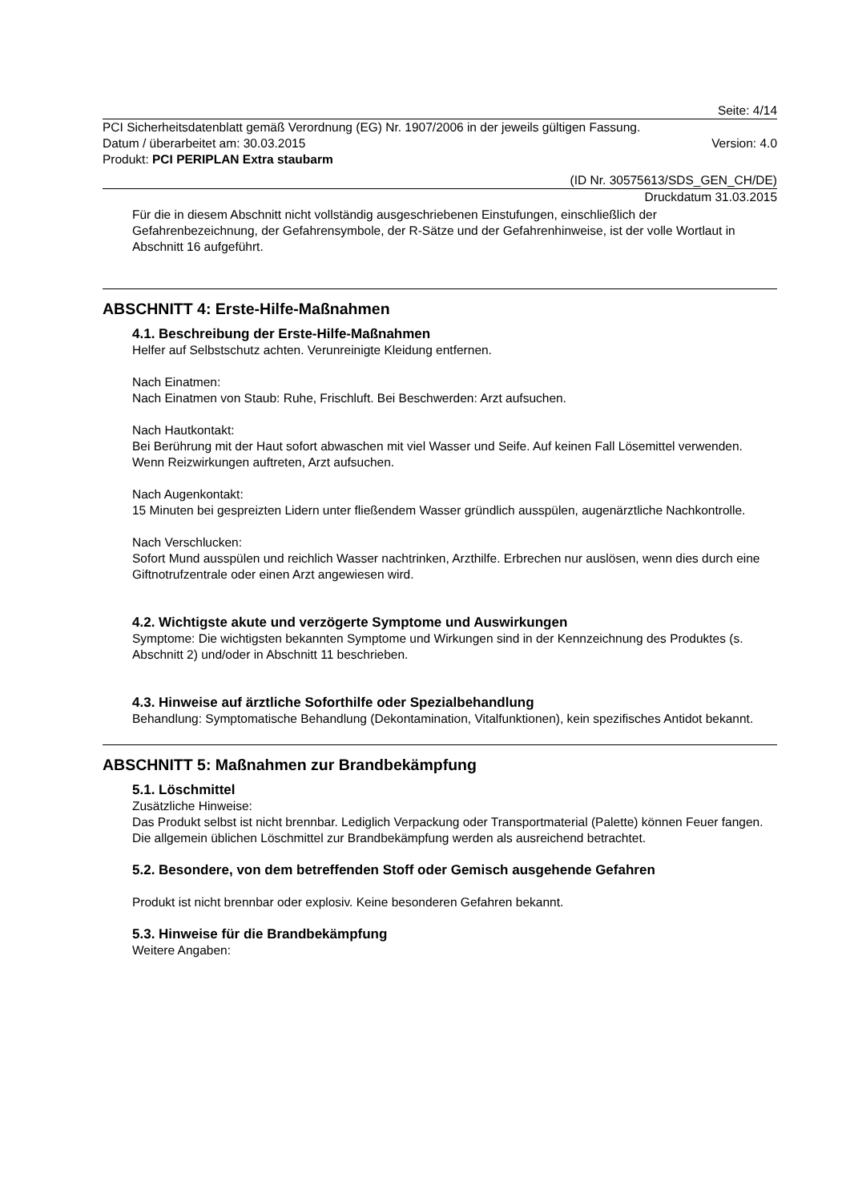Seite: 4/14
PCI Sicherheitsdatenblatt gemäß Verordnung (EG) Nr. 1907/2006 in der jeweils gültigen Fassung.
Datum / überarbeitet am: 30.03.2015 Version: 4.0
Produkt: PCI PERIPLAN Extra staubarm
(ID Nr. 30575613/SDS_GEN_CH/DE)
Druckdatum 31.03.2015
Für die in diesem Abschnitt nicht vollständig ausgeschriebenen Einstufungen, einschließlich der Gefahrenbezeichnung, der Gefahrensymbole, der R-Sätze und der Gefahrenhinweise, ist der volle Wortlaut in Abschnitt 16 aufgeführt.
ABSCHNITT 4: Erste-Hilfe-Maßnahmen
4.1. Beschreibung der Erste-Hilfe-Maßnahmen
Helfer auf Selbstschutz achten. Verunreinigte Kleidung entfernen.
Nach Einatmen:
Nach Einatmen von Staub: Ruhe, Frischluft. Bei Beschwerden: Arzt aufsuchen.
Nach Hautkontakt:
Bei Berührung mit der Haut sofort abwaschen mit viel Wasser und Seife. Auf keinen Fall Lösemittel verwenden. Wenn Reizwirkungen auftreten, Arzt aufsuchen.
Nach Augenkontakt:
15 Minuten bei gespreizten Lidern unter fließendem Wasser gründlich ausspülen, augenärztliche Nachkontrolle.
Nach Verschlucken:
Sofort Mund ausspülen und reichlich Wasser nachtrinken, Arzthilfe. Erbrechen nur auslösen, wenn dies durch eine Giftnotrufzentrale oder einen Arzt angewiesen wird.
4.2. Wichtigste akute und verzögerte Symptome und Auswirkungen
Symptome: Die wichtigsten bekannten Symptome und Wirkungen sind in der Kennzeichnung des Produktes (s. Abschnitt 2) und/oder in Abschnitt 11 beschrieben.
4.3. Hinweise auf ärztliche Soforthilfe oder Spezialbehandlung
Behandlung: Symptomatische Behandlung (Dekontamination, Vitalfunktionen), kein spezifisches Antidot bekannt.
ABSCHNITT 5: Maßnahmen zur Brandbekämpfung
5.1. Löschmittel
Zusätzliche Hinweise:
Das Produkt selbst ist nicht brennbar. Lediglich Verpackung oder Transportmaterial (Palette) können Feuer fangen. Die allgemein üblichen Löschmittel zur Brandbekämpfung werden als ausreichend betrachtet.
5.2. Besondere, von dem betreffenden Stoff oder Gemisch ausgehende Gefahren
Produkt ist nicht brennbar oder explosiv. Keine besonderen Gefahren bekannt.
5.3. Hinweise für die Brandbekämpfung
Weitere Angaben: